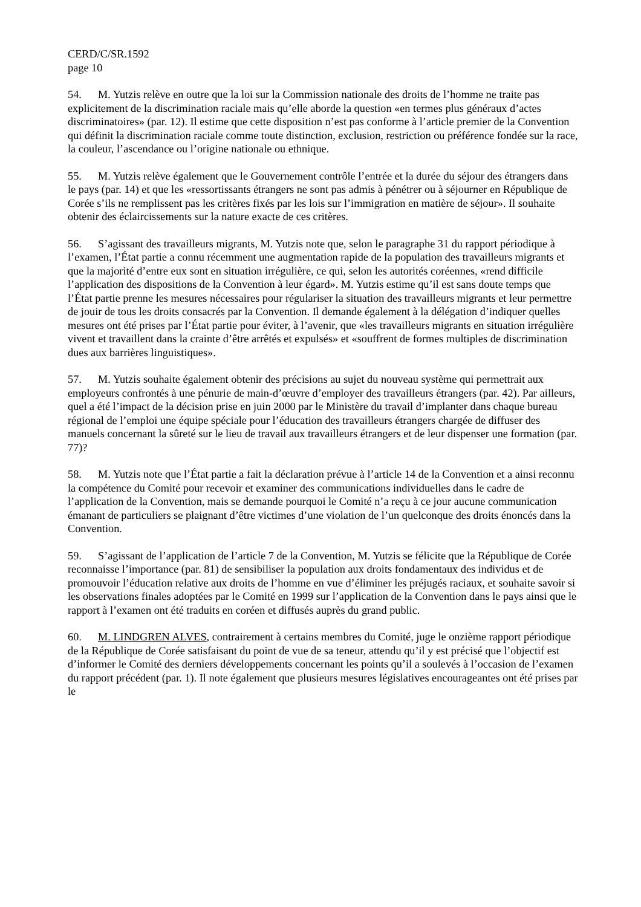CERD/C/SR.1592
page 10
54. M. Yutzis relève en outre que la loi sur la Commission nationale des droits de l’homme ne traite pas explicitement de la discrimination raciale mais qu’elle aborde la question «en termes plus généraux d’actes discriminatoires» (par. 12). Il estime que cette disposition n’est pas conforme à l’article premier de la Convention qui définit la discrimination raciale comme toute distinction, exclusion, restriction ou préférence fondée sur la race, la couleur, l’ascendance ou l’origine nationale ou ethnique.
55. M. Yutzis relève également que le Gouvernement contrôle l’entrée et la durée du séjour des étrangers dans le pays (par. 14) et que les «ressortissants étrangers ne sont pas admis à pénétrer ou à séjourner en République de Corée s’ils ne remplissent pas les critères fixés par les lois sur l’immigration en matière de séjour». Il souhaite obtenir des éclaircissements sur la nature exacte de ces critères.
56. S’agissant des travailleurs migrants, M. Yutzis note que, selon le paragraphe 31 du rapport périodique à l’examen, l’État partie a connu récemment une augmentation rapide de la population des travailleurs migrants et que la majorité d’entre eux sont en situation irrégulière, ce qui, selon les autorités coréennes, «rend difficile l’application des dispositions de la Convention à leur égard». M. Yutzis estime qu’il est sans doute temps que l’État partie prenne les mesures nécessaires pour régulariser la situation des travailleurs migrants et leur permettre de jouir de tous les droits consacrés par la Convention. Il demande également à la délégation d’indiquer quelles mesures ont été prises par l’État partie pour éviter, à l’avenir, que «les travailleurs migrants en situation irrégulière vivent et travaillent dans la crainte d’être arrêtés et expulsés» et «souffrent de formes multiples de discrimination dues aux barrières linguistiques».
57. M. Yutzis souhaite également obtenir des précisions au sujet du nouveau système qui permettrait aux employeurs confrontés à une pénurie de main-d’œuvre d’employer des travailleurs étrangers (par. 42). Par ailleurs, quel a été l’impact de la décision prise en juin 2000 par le Ministère du travail d’implanter dans chaque bureau régional de l’emploi une équipe spéciale pour l’éducation des travailleurs étrangers chargée de diffuser des manuels concernant la sûreté sur le lieu de travail aux travailleurs étrangers et de leur dispenser une formation (par. 77)?
58. M. Yutzis note que l’État partie a fait la déclaration prévue à l’article 14 de la Convention et a ainsi reconnu la compétence du Comité pour recevoir et examiner des communications individuelles dans le cadre de l’application de la Convention, mais se demande pourquoi le Comité n’a reçu à ce jour aucune communication émanant de particuliers se plaignant d’être victimes d’une violation de l’un quelconque des droits énoncés dans la Convention.
59. S’agissant de l’application de l’article 7 de la Convention, M. Yutzis se félicite que la République de Corée reconnaisse l’importance (par. 81) de sensibiliser la population aux droits fondamentaux des individus et de promouvoir l’éducation relative aux droits de l’homme en vue d’éliminer les préjugés raciaux, et souhaite savoir si les observations finales adoptées par le Comité en 1999 sur l’application de la Convention dans le pays ainsi que le rapport à l’examen ont été traduits en coréen et diffusés auprès du grand public.
60. M. LINDGREN ALVES, contrairement à certains membres du Comité, juge le onzième rapport périodique de la République de Corée satisfaisant du point de vue de sa teneur, attendu qu’il y est précisé que l’objectif est d’informer le Comité des derniers développements concernant les points qu’il a soulevés à l’occasion de l’examen du rapport précédent (par. 1). Il note également que plusieurs mesures législatives encourageantes ont été prises par le